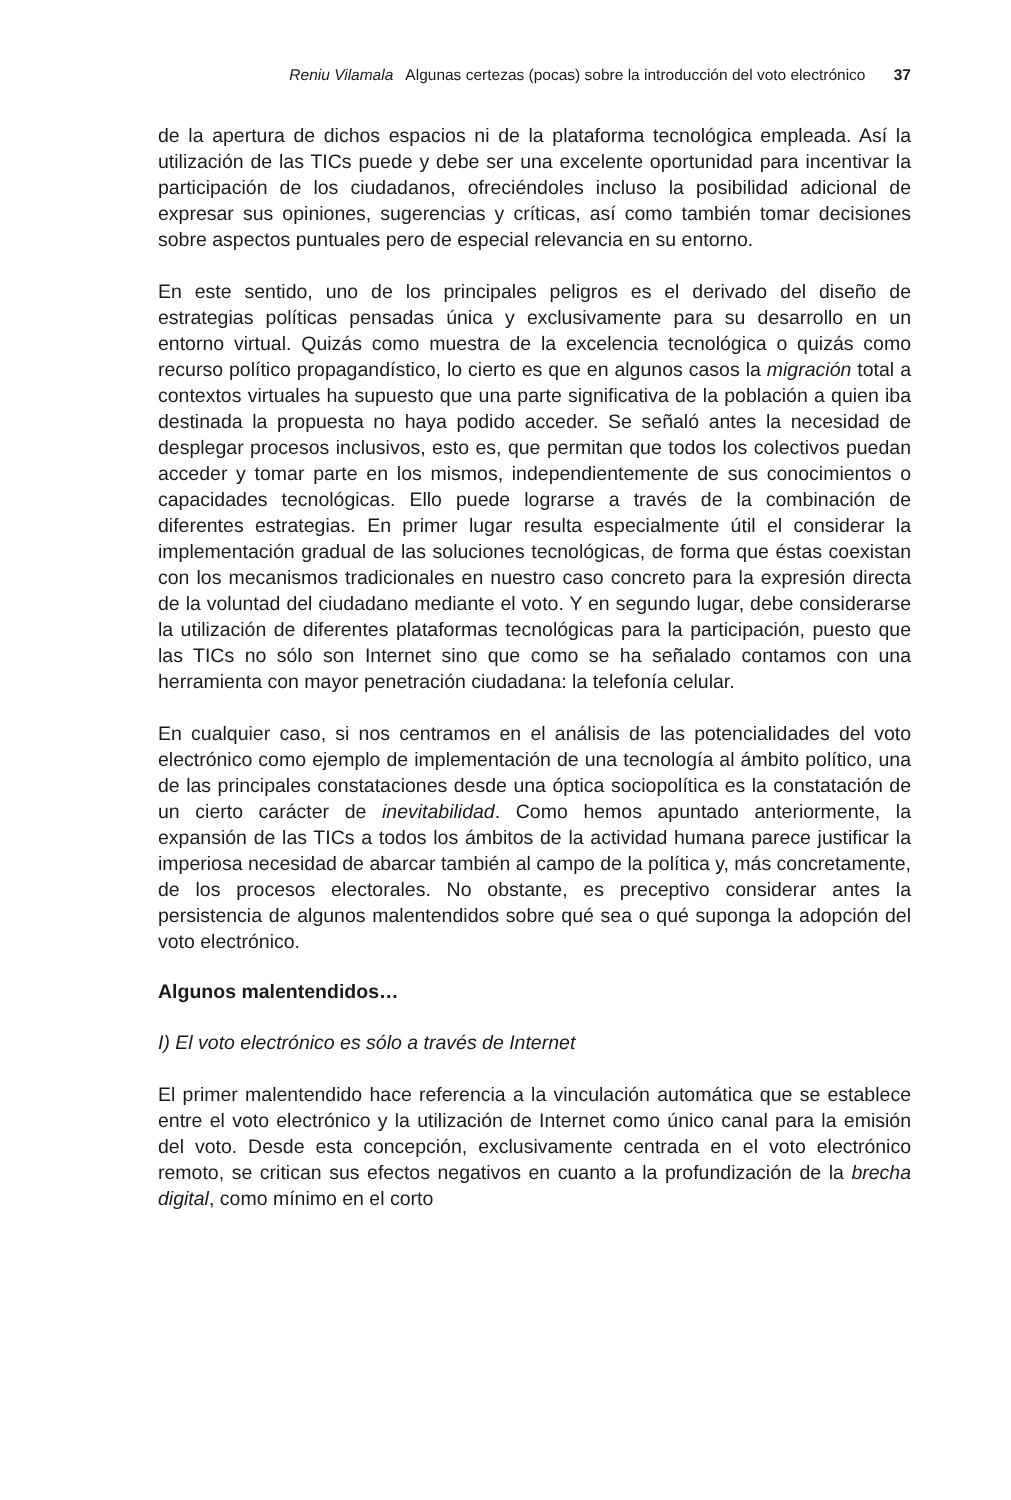Reniu Vilamala Algunas certezas (pocas) sobre la introducción del voto electrónico 37
de la apertura de dichos espacios ni de la plataforma tecnológica empleada. Así la utilización de las TICs puede y debe ser una excelente oportunidad para incentivar la participación de los ciudadanos, ofreciéndoles incluso la posibilidad adicional de expresar sus opiniones, sugerencias y críticas, así como también tomar decisiones sobre aspectos puntuales pero de especial relevancia en su entorno.
En este sentido, uno de los principales peligros es el derivado del diseño de estrategias políticas pensadas única y exclusivamente para su desarrollo en un entorno virtual. Quizás como muestra de la excelencia tecnológica o quizás como recurso político propagandístico, lo cierto es que en algunos casos la migración total a contextos virtuales ha supuesto que una parte significativa de la población a quien iba destinada la propuesta no haya podido acceder. Se señaló antes la necesidad de desplegar procesos inclusivos, esto es, que permitan que todos los colectivos puedan acceder y tomar parte en los mismos, independientemente de sus conocimientos o capacidades tecnológicas. Ello puede lograrse a través de la combinación de diferentes estrategias. En primer lugar resulta especialmente útil el considerar la implementación gradual de las soluciones tecnológicas, de forma que éstas coexistan con los mecanismos tradicionales en nuestro caso concreto para la expresión directa de la voluntad del ciudadano mediante el voto. Y en segundo lugar, debe considerarse la utilización de diferentes plataformas tecnológicas para la participación, puesto que las TICs no sólo son Internet sino que como se ha señalado contamos con una herramienta con mayor penetración ciudadana: la telefonía celular.
En cualquier caso, si nos centramos en el análisis de las potencialidades del voto electrónico como ejemplo de implementación de una tecnología al ámbito político, una de las principales constataciones desde una óptica sociopolítica es la constatación de un cierto carácter de inevitabilidad. Como hemos apuntado anteriormente, la expansión de las TICs a todos los ámbitos de la actividad humana parece justificar la imperiosa necesidad de abarcar también al campo de la política y, más concretamente, de los procesos electorales. No obstante, es preceptivo considerar antes la persistencia de algunos malentendidos sobre qué sea o qué suponga la adopción del voto electrónico.
Algunos malentendidos…
I) El voto electrónico es sólo a través de Internet
El primer malentendido hace referencia a la vinculación automática que se establece entre el voto electrónico y la utilización de Internet como único canal para la emisión del voto. Desde esta concepción, exclusivamente centrada en el voto electrónico remoto, se critican sus efectos negativos en cuanto a la profundización de la brecha digital, como mínimo en el corto